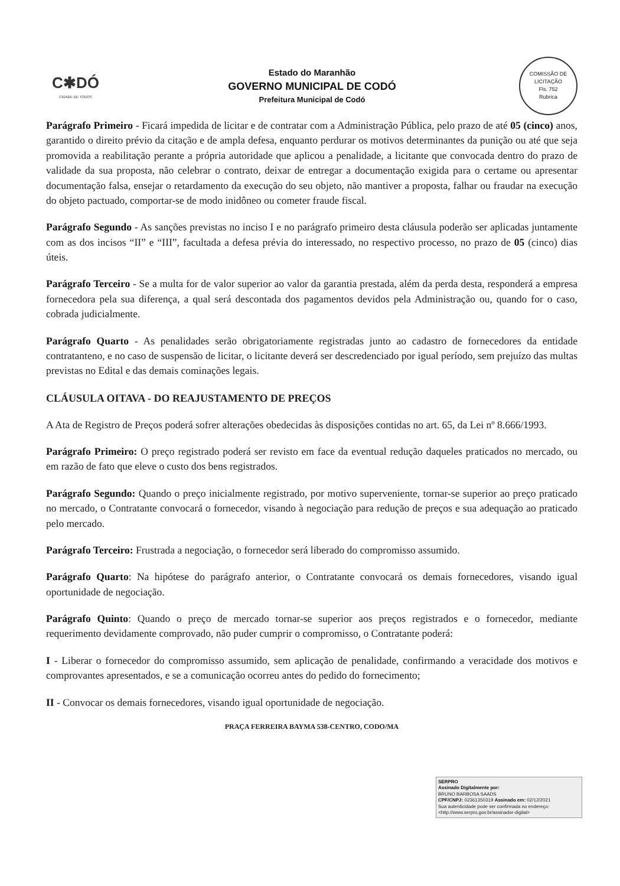C✱DÓ
CIDADE DE TODOS
Estado do Maranhão
GOVERNO MUNICIPAL DE CODÓ
Prefeitura Municipal de Codó
COMISSÃO DE LICITAÇÃO
Fls. 752
Rubrica
Parágrafo Primeiro - Ficará impedida de licitar e de contratar com a Administração Pública, pelo prazo de até 05 (cinco) anos, garantido o direito prévio da citação e de ampla defesa, enquanto perdurar os motivos determinantes da punição ou até que seja promovida a reabilitação perante a própria autoridade que aplicou a penalidade, a licitante que convocada dentro do prazo de validade da sua proposta, não celebrar o contrato, deixar de entregar a documentação exigida para o certame ou apresentar documentação falsa, ensejar o retardamento da execução do seu objeto, não mantiver a proposta, falhar ou fraudar na execução do objeto pactuado, comportar-se de modo inidôneo ou cometer fraude fiscal.
Parágrafo Segundo - As sanções previstas no inciso I e no parágrafo primeiro desta cláusula poderão ser aplicadas juntamente com as dos incisos “II” e “III”, facultada a defesa prévia do interessado, no respectivo processo, no prazo de 05 (cinco) dias úteis.
Parágrafo Terceiro - Se a multa for de valor superior ao valor da garantia prestada, além da perda desta, responderá a empresa fornecedora pela sua diferença, a qual será descontada dos pagamentos devidos pela Administração ou, quando for o caso, cobrada judicialmente.
Parágrafo Quarto - As penalidades serão obrigatoriamente registradas junto ao cadastro de fornecedores da entidade contratanteno, e no caso de suspensão de licitar, o licitante deverá ser descredenciado por igual período, sem prejuízo das multas previstas no Edital e das demais cominações legais.
CLÁUSULA OITAVA - DO REAJUSTAMENTO DE PREÇOS
A Ata de Registro de Preços poderá sofrer alterações obedecidas às disposições contidas no art. 65, da Lei nº 8.666/1993.
Parágrafo Primeiro: O preço registrado poderá ser revisto em face da eventual redução daqueles praticados no mercado, ou em razão de fato que eleve o custo dos bens registrados.
Parágrafo Segundo: Quando o preço inicialmente registrado, por motivo superveniente, tornar-se superior ao preço praticado no mercado, o Contratante convocará o fornecedor, visando à negociação para redução de preços e sua adequação ao praticado pelo mercado.
Parágrafo Terceiro: Frustrada a negociação, o fornecedor será liberado do compromisso assumido.
Parágrafo Quarto: Na hipótese do parágrafo anterior, o Contratante convocará os demais fornecedores, visando igual oportunidade de negociação.
Parágrafo Quinto: Quando o preço de mercado tornar-se superior aos preços registrados e o fornecedor, mediante requerimento devidamente comprovado, não puder cumprir o compromisso, o Contratante poderá:
I - Liberar o fornecedor do compromisso assumido, sem aplicação de penalidade, confirmando a veracidade dos motivos e comprovantes apresentados, e se a comunicação ocorreu antes do pedido do fornecimento;
II - Convocar os demais fornecedores, visando igual oportunidade de negociação.
PRAÇA FERREIRA BAYMA 538-CENTRO, CODO/MA
SERPRO
Assinado Digitalmente por:
BRUNO BARBOSA SAADS
CPF/CNPJ: 02361350319 Assinado em: 02/12/2021
Sua autenticidade pode ser confirmada no endereço: <http://www.serpro.gov.br/assinador-digital>